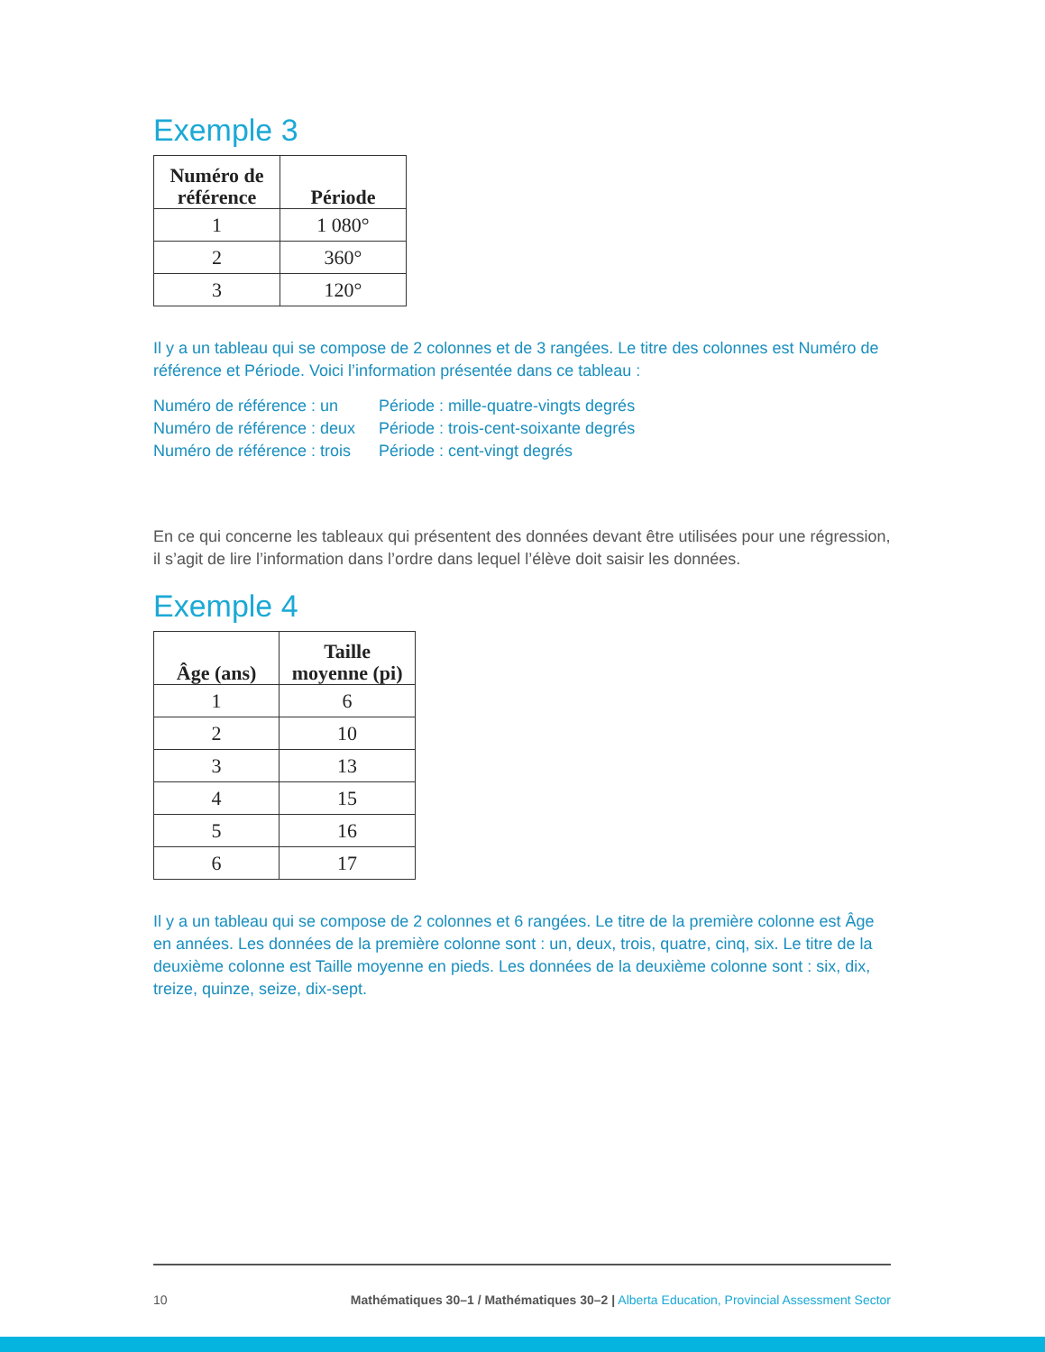Exemple 3
| Numéro de référence | Période |
| --- | --- |
| 1 | 1 080° |
| 2 | 360° |
| 3 | 120° |
Il y a un tableau qui se compose de 2 colonnes et de 3 rangées. Le titre des colonnes est Numéro de référence et Période. Voici l’information présentée dans ce tableau :
Numéro de référence : un Période : mille-quatre-vingts degrés Numéro de référence : deux Période : trois-cent-soixante degrés Numéro de référence : trois Période : cent-vingt degrés
En ce qui concerne les tableaux qui présentent des données devant être utilisées pour une régression, il s’agit de lire l’information dans l’ordre dans lequel l’élève doit saisir les données.
Exemple 4
| Âge (ans) | Taille moyenne (pi) |
| --- | --- |
| 1 | 6 |
| 2 | 10 |
| 3 | 13 |
| 4 | 15 |
| 5 | 16 |
| 6 | 17 |
Il y a un tableau qui se compose de 2 colonnes et 6 rangées. Le titre de la première colonne est Âge en années. Les données de la première colonne sont : un, deux, trois, quatre, cinq, six. Le titre de la deuxième colonne est Taille moyenne en pieds. Les données de la deuxième colonne sont : six, dix, treize, quinze, seize, dix-sept.
10 Mathématiques 30–1 / Mathématiques 30–2 | Alberta Education, Provincial Assessment Sector